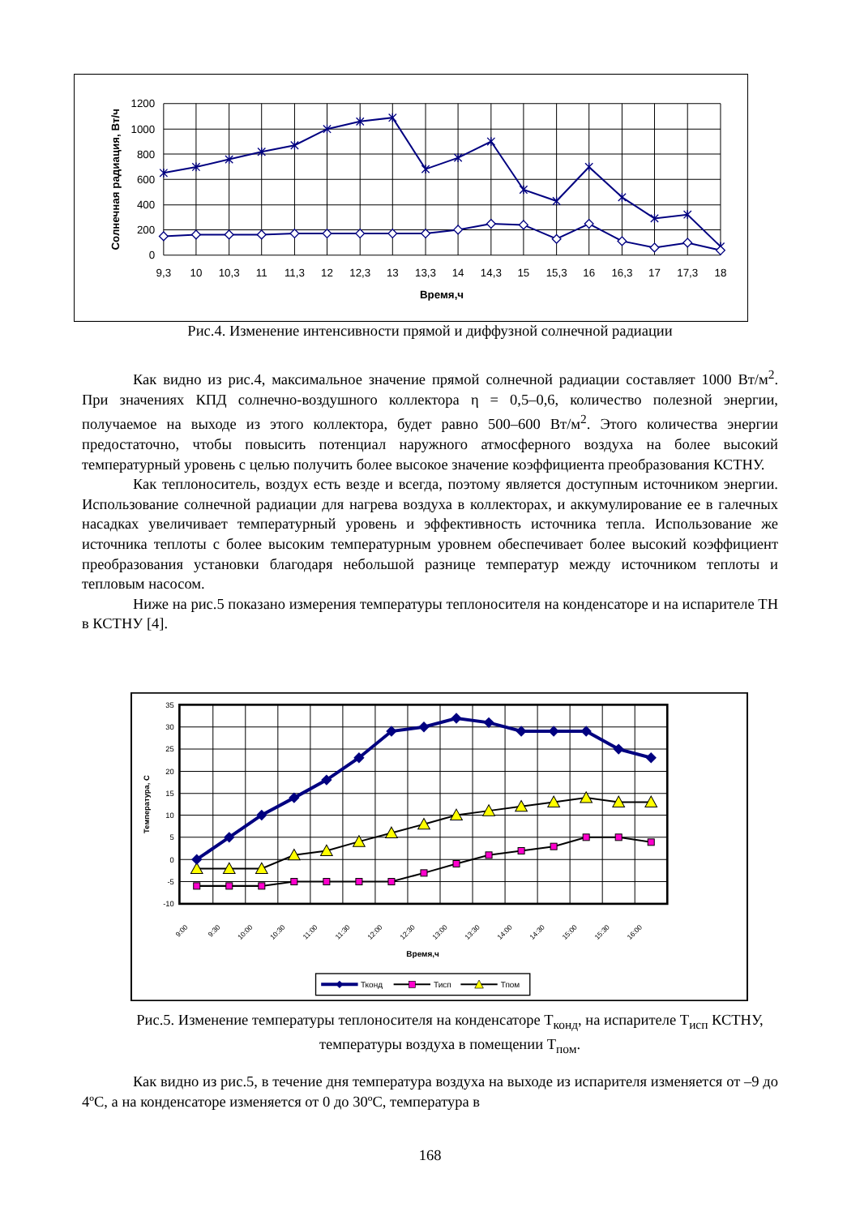1200
1000
800
600
400
200
0
9,3
10
10,3
11
11,3
12
12,3
13
13,3
14
14,3
15
15,3
16
16,3
17
17,3
18
Время,ч
Солнечная радиация, Вт/ч
Рис.4. Изменение интенсивности прямой и диффузной солнечной радиации
Как видно из рис.4, максимальное значение прямой солнечной радиации составляет 1000 Вт/м<sup>2</sup>. При значениях КПД солнечно-воздушного коллектора η = 0,5–0,6, количество полезной энергии, получаемое на выходе из этого коллектора, будет равно 500–600 Вт/м<sup>2</sup>. Этого количества энергии предостаточно, чтобы повысить потенциал наружного атмосферного воздуха на более высокий температурный уровень с целью получить более высокое значение коэффициента преобразования КСТНУ.
Как теплоноситель, воздух есть везде и всегда, поэтому является доступным источником энергии. Использование солнечной радиации для нагрева воздуха в коллекторах, и аккумулирование ее в галечных насадках увеличивает температурный уровень и эффективность источника тепла. Использование же источника теплоты с более высоким температурным уровнем обеспечивает более высокий коэффициент преобразования установки благодаря небольшой разнице температур между источником теплоты и тепловым насосом.
Ниже на рис.5 показано измерения температуры теплоносителя на конденсаторе и на испарителе ТН в КСТНУ [4].
35
30
25
20
15
10
5
0
-5
-10
9:00
9:30
10:00
10:30
11:00
11:30
12:00
12:30
13:00
13:30
14:00
14:30
15:00
15:30
16:00
Время,ч
Температура, С
Тконд
Тисп
Тпом
Рис.5. Изменение температуры теплоносителя на конденсаторе Т<sub>конд</sub>, на испарителе Т<sub>исп</sub> КСТНУ, температуры воздуха в помещении Т<sub>пом</sub>.
Как видно из рис.5, в течение дня температура воздуха на выходе из испарителя изменяется от –9 до 4ºС, а на конденсаторе изменяется от 0 до 30ºС, температура в
168